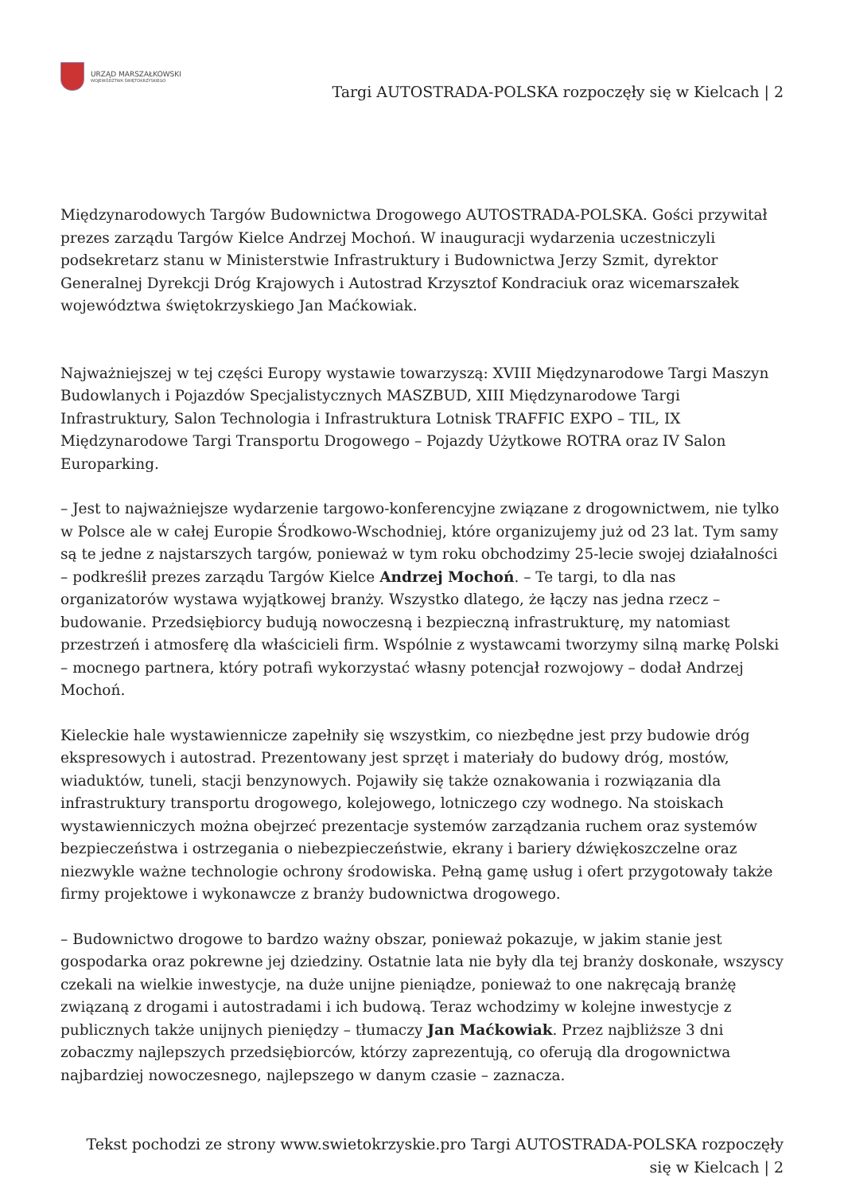URZĄD MARSZAŁKOWSKI
WOJEWÓDZTWA ŚWIĘTOKRZYSKIEGO
Targi AUTOSTRADA-POLSKA rozpoczęły się w Kielcach | 2
Międzynarodowych Targów Budownictwa Drogowego AUTOSTRADA-POLSKA. Gości przywitał prezes zarządu Targów Kielce Andrzej Mochoń. W inauguracji wydarzenia uczestniczyli podsekretarz stanu w Ministerstwie Infrastruktury i Budownictwa Jerzy Szmit, dyrektor Generalnej Dyrekcji Dróg Krajowych i Autostrad Krzysztof Kondraciuk oraz wicemarszałek województwa świętokrzyskiego Jan Maćkowiak.
Najważniejszej w tej części Europy wystawie towarzyszą: XVIII Międzynarodowe Targi Maszyn Budowlanych i Pojazdów Specjalistycznych MASZBUD, XIII Międzynarodowe Targi Infrastruktury, Salon Technologia i Infrastruktura Lotnisk TRAFFIC EXPO – TIL, IX Międzynarodowe Targi Transportu Drogowego – Pojazdy Użytkowe ROTRA oraz IV Salon Europarking.
– Jest to najważniejsze wydarzenie targowo-konferencyjne związane z drogownictwem, nie tylko w Polsce ale w całej Europie Środkowo-Wschodniej, które organizujemy już od 23 lat. Tym samy są te jedne z najstarszych targów, ponieważ w tym roku obchodzimy 25-lecie swojej działalności – podkreślił prezes zarządu Targów Kielce Andrzej Mochoń. – Te targi, to dla nas organizatorów wystawa wyjątkowej branży. Wszystko dlatego, że łączy nas jedna rzecz – budowanie. Przedsiębiorcy budują nowoczesną i bezpieczną infrastrukturę, my natomiast przestrzeń i atmosferę dla właścicieli firm. Wspólnie z wystawcami tworzymy silną markę Polski – mocnego partnera, który potrafi wykorzystać własny potencjał rozwojowy – dodał Andrzej Mochoń.
Kieleckie hale wystawiennicze zapełniły się wszystkim, co niezbędne jest przy budowie dróg ekspresowych i autostrad. Prezentowany jest sprzęt i materiały do budowy dróg, mostów, wiaduktów, tuneli, stacji benzynowych. Pojawiły się także oznakowania i rozwiązania dla infrastruktury transportu drogowego, kolejowego, lotniczego czy wodnego. Na stoiskach wystawienniczych można obejrzeć prezentacje systemów zarządzania ruchem oraz systemów bezpieczeństwa i ostrzegania o niebezpieczeństwie, ekrany i bariery dźwiękoszczelne oraz niezwykle ważne technologie ochrony środowiska. Pełną gamę usług i ofert przygotowały także firmy projektowe i wykonawcze z branży budownictwa drogowego.
– Budownictwo drogowe to bardzo ważny obszar, ponieważ pokazuje, w jakim stanie jest gospodarka oraz pokrewne jej dziedziny. Ostatnie lata nie były dla tej branży doskonałe, wszyscy czekali na wielkie inwestycje, na duże unijne pieniądze, ponieważ to one nakręcają branżę związaną z drogami i autostradami i ich budową. Teraz wchodzimy w kolejne inwestycje z publicznych także unijnych pieniędzy – tłumaczy Jan Maćkowiak. Przez najbliższe 3 dni zobaczmy najlepszych przedsiębiorców, którzy zaprezentują, co oferują dla drogownictwa najbardziej nowoczesnego, najlepszego w danym czasie – zaznacza.
Tekst pochodzi ze strony www.swietokrzyskie.pro Targi AUTOSTRADA-POLSKA rozpoczęły
się w Kielcach | 2